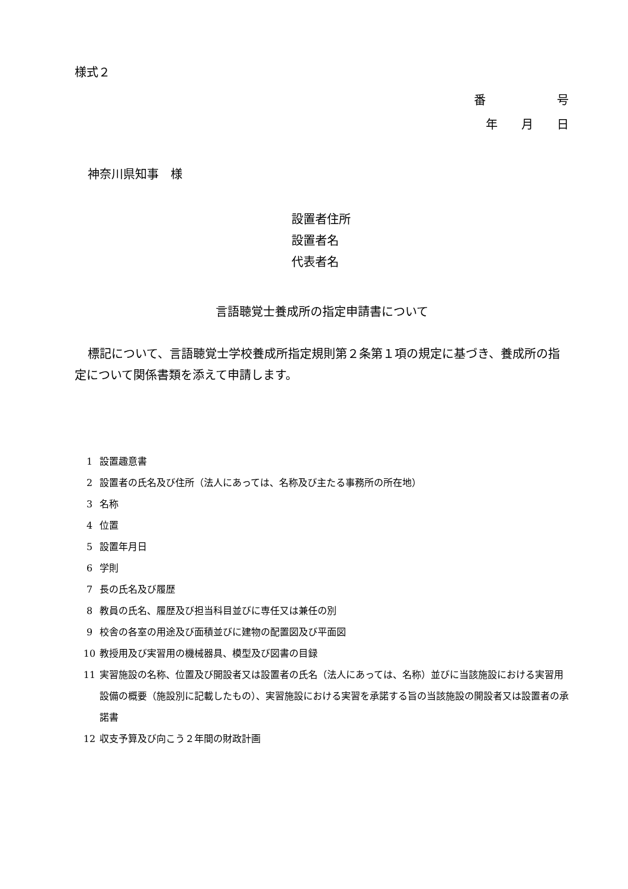様式２
番　　　　　　号
年　　月　　日
神奈川県知事　様
設置者住所
設置者名
代表者名
言語聴覚士養成所の指定申請書について
標記について、言語聴覚士学校養成所指定規則第２条第１項の規定に基づき、養成所の指定について関係書類を添えて申請します。
1 設置趣意書
2 設置者の氏名及び住所（法人にあっては、名称及び主たる事務所の所在地）
3 名称
4 位置
5 設置年月日
6 学則
7 長の氏名及び履歴
8 教員の氏名、履歴及び担当科目並びに専任又は兼任の別
9 校舎の各室の用途及び面積並びに建物の配置図及び平面図
10 教授用及び実習用の機械器具、模型及び図書の目録
11 実習施設の名称、位置及び開設者又は設置者の氏名（法人にあっては、名称）並びに当該施設における実習用設備の概要（施設別に記載したもの）、実習施設における実習を承諾する旨の当該施設の開設者又は設置者の承諾書
12 収支予算及び向こう２年間の財政計画